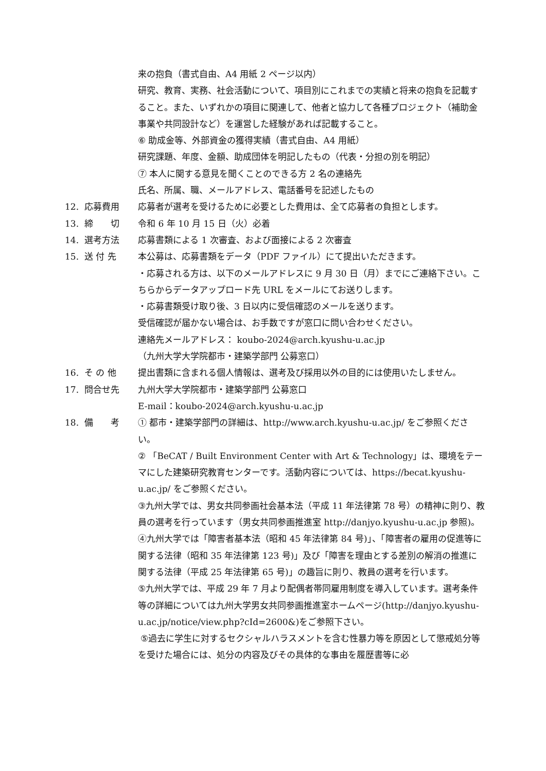来の抱負（書式自由、A4 用紙 2 ページ以内）
研究、教育、実務、社会活動について、項目別にこれまでの実績と将来の抱負を記載すること。また、いずれかの項目に関連して、他者と協力して各種プロジェクト（補助金事業や共同設計など）を運営した経験があれば記載すること。
⑥ 助成金等、外部資金の獲得実績（書式自由、A4 用紙）
研究課題、年度、金額、助成団体を明記したもの（代表・分担の別を明記）
⑦ 本人に関する意見を聞くことのできる方 2 名の連絡先
氏名、所属、職、メールアドレス、電話番号を記述したもの
12. 応募費用 応募者が選考を受けるために必要とした費用は、全て応募者の負担とします。
13. 締　　切 令和 6 年 10 月 15 日（火）必着
14. 選考方法 応募書類による 1 次審査、および面接による 2 次審査
15. 送 付 先 本公募は、応募書類をデータ（PDF ファイル）にて提出いただきます。
・応募される方は、以下のメールアドレスに 9 月 30 日（月）までにご連絡下さい。こちらからデータアップロード先 URL をメールにてお送りします。
・応募書類受け取り後、3 日以内に受信確認のメールを送ります。
受信確認が届かない場合は、お手数ですが窓口に問い合わせください。
連絡先メールアドレス： koubo-2024@arch.kyushu-u.ac.jp
（九州大学大学院都市・建築学部門 公募窓口）
16. そ の 他 提出書類に含まれる個人情報は、選考及び採用以外の目的には使用いたしません。
17. 問合せ先 九州大学大学院都市・建築学部門 公募窓口
E-mail：koubo-2024@arch.kyushu-u.ac.jp
18. 備　　考 ① 都市・建築学部門の詳細は、http://www.arch.kyushu-u.ac.jp/ をご参照ください。
② 「BeCAT / Built Environment Center with Art & Technology」は、環境をテーマにした建築研究教育センターです。活動内容については、https://becat.kyushu-u.ac.jp/ をご参照ください。
③九州大学では、男女共同参画社会基本法（平成 11 年法律第 78 号）の精神に則り、教員の選考を行っています（男女共同参画推進室 http://danjyo.kyushu-u.ac.jp 参照)。
④九州大学では「障害者基本法（昭和 45 年法律第 84 号)」、「障害者の雇用の促進等に関する法律（昭和 35 年法律第 123 号)」及び「障害を理由とする差別の解消の推進に関する法律（平成 25 年法律第 65 号)」の趣旨に則り、教員の選考を行います。
⑤九州大学では、平成 29 年 7 月より配偶者帯同雇用制度を導入しています。選考条件等の詳細については九州大学男女共同参画推進室ホームページ(http://danjyo.kyushu-u.ac.jp/notice/view.php?cId=2600&)をご参照下さい。
⑤過去に学生に対するセクシャルハラスメントを含む性暴力等を原因として懲戒処分等を受けた場合には、処分の内容及びその具体的な事由を履歴書等に必